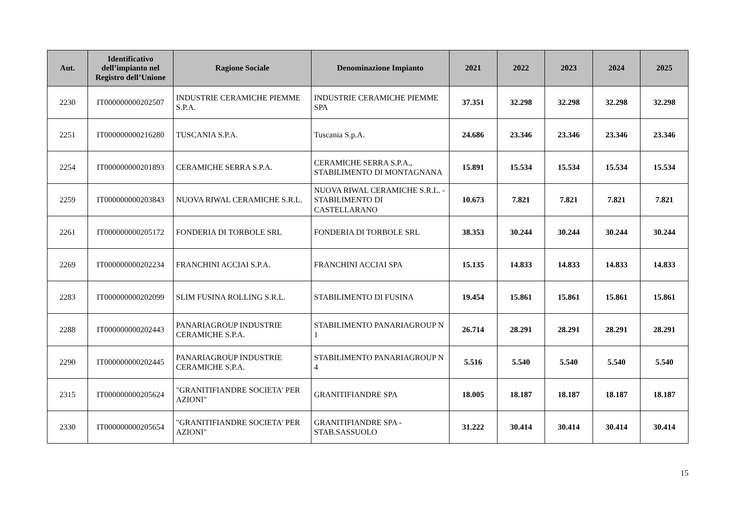| Aut. | Identificativo dell’impianto nel Registro dell’Unione | Ragione Sociale | Denominazione Impianto | 2021 | 2022 | 2023 | 2024 | 2025 |
| --- | --- | --- | --- | --- | --- | --- | --- | --- |
| 2230 | IT000000000202507 | INDUSTRIE CERAMICHE PIEMME S.P.A. | INDUSTRIE CERAMICHE PIEMME SPA | 37.351 | 32.298 | 32.298 | 32.298 | 32.298 |
| 2251 | IT000000000216280 | TUSCANIA S.P.A. | Tuscania S.p.A. | 24.686 | 23.346 | 23.346 | 23.346 | 23.346 |
| 2254 | IT000000000201893 | CERAMICHE SERRA S.P.A. | CERAMICHE SERRA S.P.A., STABILIMENTO DI MONTAGNANA | 15.891 | 15.534 | 15.534 | 15.534 | 15.534 |
| 2259 | IT000000000203843 | NUOVA RIWAL CERAMICHE S.R.L. | NUOVA RIWAL CERAMICHE S.R.L. - STABILIMENTO DI CASTELLARANO | 10.673 | 7.821 | 7.821 | 7.821 | 7.821 |
| 2261 | IT000000000205172 | FONDERIA DI TORBOLE SRL | FONDERIA DI TORBOLE SRL | 38.353 | 30.244 | 30.244 | 30.244 | 30.244 |
| 2269 | IT000000000202234 | FRANCHINI ACCIAI S.P.A. | FRANCHINI ACCIAI SPA | 15.135 | 14.833 | 14.833 | 14.833 | 14.833 |
| 2283 | IT000000000202099 | SLIM FUSINA ROLLING S.R.L. | STABILIMENTO DI FUSINA | 19.454 | 15.861 | 15.861 | 15.861 | 15.861 |
| 2288 | IT000000000202443 | PANARIAGROUP INDUSTRIE CERAMICHE S.P.A. | STABILIMENTO PANARIAGROUP N 1 | 26.714 | 28.291 | 28.291 | 28.291 | 28.291 |
| 2290 | IT000000000202445 | PANARIAGROUP INDUSTRIE CERAMICHE S.P.A. | STABILIMENTO PANARIAGROUP N 4 | 5.516 | 5.540 | 5.540 | 5.540 | 5.540 |
| 2315 | IT000000000205624 | "GRANITIFIANDRE SOCIETA' PER AZIONI" | GRANITIFIANDRE SPA | 18.005 | 18.187 | 18.187 | 18.187 | 18.187 |
| 2330 | IT000000000205654 | "GRANITIFIANDRE SOCIETA' PER AZIONI" | GRANITIFIANDRE SPA - STAB.SASSUOLO | 31.222 | 30.414 | 30.414 | 30.414 | 30.414 |
15